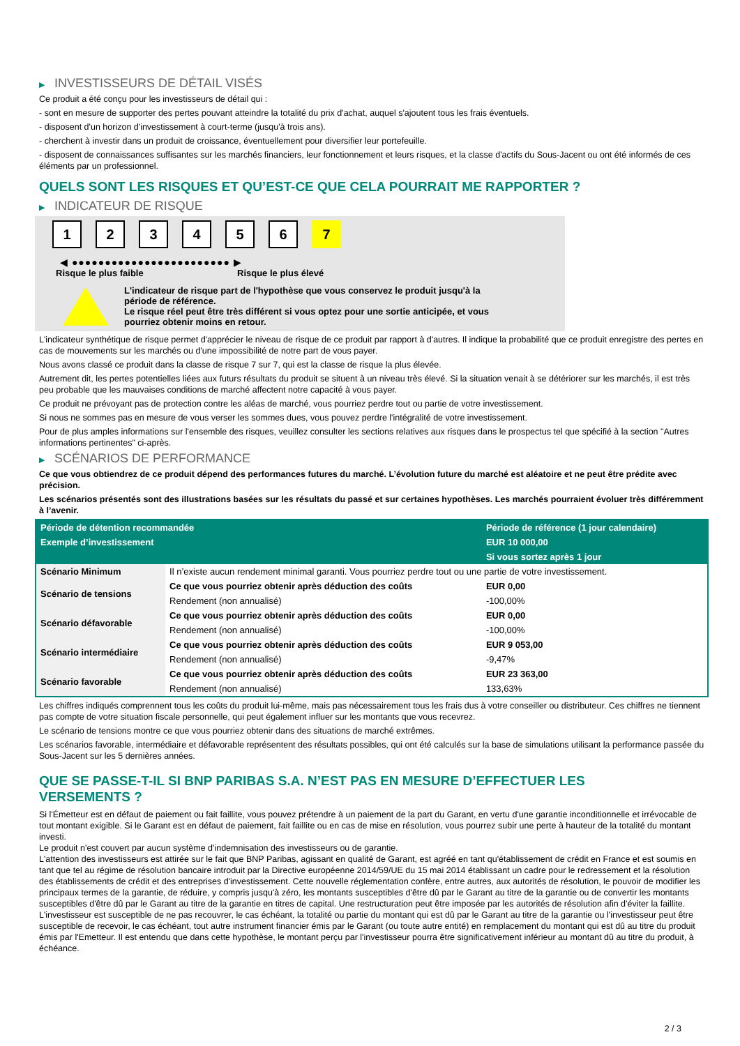▶ INVESTISSEURS DE DÉTAIL VISÉS
Ce produit a été conçu pour les investisseurs de détail qui :
- sont en mesure de supporter des pertes pouvant atteindre la totalité du prix d'achat, auquel s'ajoutent tous les frais éventuels.
- disposent d'un horizon d'investissement à court-terme (jusqu'à trois ans).
- cherchent à investir dans un produit de croissance, éventuellement pour diversifier leur portefeuille.
- disposent de connaissances suffisantes sur les marchés financiers, leur fonctionnement et leurs risques, et la classe d'actifs du Sous-Jacent ou ont été informés de ces éléments par un professionnel.
QUELS SONT LES RISQUES ET QU’EST-CE QUE CELA POURRAIT ME RAPPORTER ?
▶ INDICATEUR DE RISQUE
1 2 3 4 5 6 7
◀ ●●●●●●●●●●●●●●●●●●●●●●●● ▶
Risque le plus faible Risque le plus élevé
L'indicateur de risque part de l'hypothèse que vous conservez le produit jusqu'à la
période de référence.
Le risque réel peut être très différent si vous optez pour une sortie anticipée, et vous
pourriez obtenir moins en retour.
L'indicateur synthétique de risque permet d'apprécier le niveau de risque de ce produit par rapport à d'autres. Il indique la probabilité que ce produit enregistre des pertes en cas de mouvements sur les marchés ou d'une impossibilité de notre part de vous payer.
Nous avons classé ce produit dans la classe de risque 7 sur 7, qui est la classe de risque la plus élevée.
Autrement dit, les pertes potentielles liées aux futurs résultats du produit se situent à un niveau très élevé. Si la situation venait à se détériorer sur les marchés, il est très peu probable que les mauvaises conditions de marché affectent notre capacité à vous payer.
Ce produit ne prévoyant pas de protection contre les aléas de marché, vous pourriez perdre tout ou partie de votre investissement.
Si nous ne sommes pas en mesure de vous verser les sommes dues, vous pouvez perdre l'intégralité de votre investissement.
Pour de plus amples informations sur l'ensemble des risques, veuillez consulter les sections relatives aux risques dans le prospectus tel que spécifié à la section "Autres informations pertinentes" ci-après.
▶ SCÉNARIOS DE PERFORMANCE
Ce que vous obtiendrez de ce produit dépend des performances futures du marché. L’évolution future du marché est aléatoire et ne peut être prédite avec précision.
Les scénarios présentés sont des illustrations basées sur les résultats du passé et sur certaines hypothèses. Les marchés pourraient évoluer très différemment à l’avenir.
| Période de détention recommandée | | Période de référence (1 jour calendaire) |
| --- | --- | --- |
| Exemple d’investissement | | EUR 10 000,00 |
| | | Si vous sortez après 1 jour |
| Scénario Minimum | Il n’existe aucun rendement minimal garanti. Vous pourriez perdre tout ou une partie de votre investissement. | |
| Scénario de tensions | Ce que vous pourriez obtenir après déduction des coûts | EUR 0,00 |
| | Rendement (non annualisé) | -100,00% |
| Scénario défavorable | Ce que vous pourriez obtenir après déduction des coûts | EUR 0,00 |
| | Rendement (non annualisé) | -100,00% |
| Scénario intermédiaire | Ce que vous pourriez obtenir après déduction des coûts | EUR 9 053,00 |
| | Rendement (non annualisé) | -9,47% |
| Scénario favorable | Ce que vous pourriez obtenir après déduction des coûts | EUR 23 363,00 |
| | Rendement (non annualisé) | 133,63% |
Les chiffres indiqués comprennent tous les coûts du produit lui-même, mais pas nécessairement tous les frais dus à votre conseiller ou distributeur. Ces chiffres ne tiennent pas compte de votre situation fiscale personnelle, qui peut également influer sur les montants que vous recevrez.
Le scénario de tensions montre ce que vous pourriez obtenir dans des situations de marché extrêmes.
Les scénarios favorable, intermédiaire et défavorable représentent des résultats possibles, qui ont été calculés sur la base de simulations utilisant la performance passée du Sous-Jacent sur les 5 dernières années.
QUE SE PASSE-T-IL SI BNP PARIBAS S.A. N’EST PAS EN MESURE D’EFFECTUER LES
VERSEMENTS ?
Si l'Émetteur est en défaut de paiement ou fait faillite, vous pouvez prétendre à un paiement de la part du Garant, en vertu d'une garantie inconditionnelle et irrévocable de tout montant exigible. Si le Garant est en défaut de paiement, fait faillite ou en cas de mise en résolution, vous pourrez subir une perte à hauteur de la totalité du montant investi.
Le produit n'est couvert par aucun système d'indemnisation des investisseurs ou de garantie.
L'attention des investisseurs est attirée sur le fait que BNP Paribas, agissant en qualité de Garant, est agréé en tant qu'établissement de crédit en France et est soumis en tant que tel au régime de résolution bancaire introduit par la Directive européenne 2014/59/UE du 15 mai 2014 établissant un cadre pour le redressement et la résolution des établissements de crédit et des entreprises d'investissement. Cette nouvelle réglementation confère, entre autres, aux autorités de résolution, le pouvoir de modifier les principaux termes de la garantie, de réduire, y compris jusqu'à zéro, les montants susceptibles d'être dû par le Garant au titre de la garantie ou de convertir les montants susceptibles d'être dû par le Garant au titre de la garantie en titres de capital. Une restructuration peut être imposée par les autorités de résolution afin d'éviter la faillite. L'investisseur est susceptible de ne pas recouvrer, le cas échéant, la totalité ou partie du montant qui est dû par le Garant au titre de la garantie ou l'investisseur peut être susceptible de recevoir, le cas échéant, tout autre instrument financier émis par le Garant (ou toute autre entité) en remplacement du montant qui est dû au titre du produit émis par l'Emetteur. Il est entendu que dans cette hypothèse, le montant perçu par l'investisseur pourra être significativement inférieur au montant dû au titre du produit, à échéance.
2 / 3